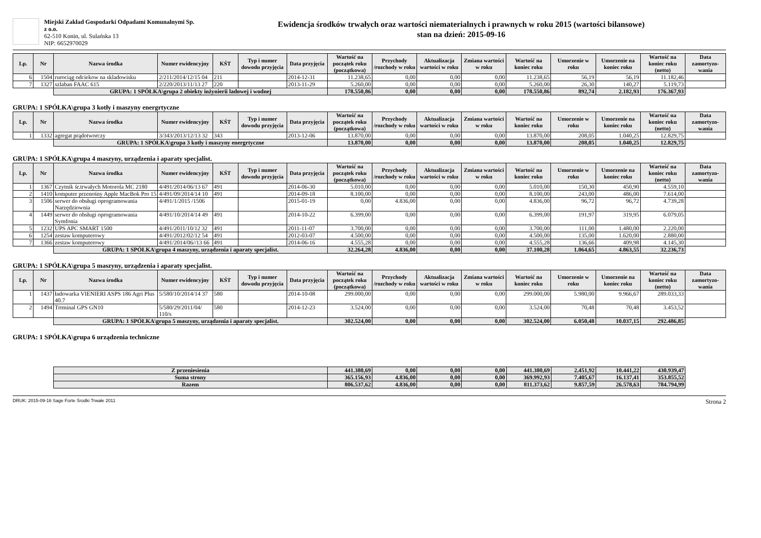Miejski Zakład Gospodarki Odpadami Komunalnymi Sp. z o.o.
62-510 Konin, ul. Sulańska 13
NIP: 6652970029
Ewidencja środków trwałych oraz wartości niematerialnych i prawnych w roku 2015 (wartości bilansowe)
stan na dzień: 2015-09-16
| Lp. | Nr | Nazwa środka | Numer ewidencyjny | KŚT | Typ i numer dowodu przyjęcia | Data przyjęcia | Wartość na początek roku (początkowa) | Przychody /rozchody w roku | Aktualizacja wartości w roku | Zmiana wartości w roku | Wartość na koniec roku | Umorzenie w roku | Umorzenie na koniec roku | Wartość na koniec roku (netto) | Data zamortyzo-wania |
| --- | --- | --- | --- | --- | --- | --- | --- | --- | --- | --- | --- | --- | --- | --- | --- |
| 6 | 1504 | rurociąg odciekow na skladowisku | 2/211/2014/12/15 04 | 211 | | 2014-12-31 | 11.238,65 | 0,00 | 0,00 | 0,00 | 11.238,65 | 56,19 | 56,19 | 11.182,46 | |
| 7 | 1327 | szlaban FAAC 615 | 2/220/2013/11/13 27 | 220 | | 2013-11-29 | 5.260,00 | 0,00 | 0,00 | 0,00 | 5.260,00 | 26,30 | 140,27 | 5.119,73 | |
| | | GRUPA: 1 SPÓŁKA\grupa 2 obiekty inżynierii ladowej i wodnej | | | | | 178.550,86 | 0,00 | 0,00 | 0,00 | 178.550,86 | 892,74 | 2.182,93 | 176.367,93 | |
GRUPA: 1 SPÓŁKA\grupa 3 kotły i maszyny energrtyczne
| Lp. | Nr | Nazwa środka | Numer ewidencyjny | KŚT | Typ i numer dowodu przyjęcia | Data przyjęcia | Wartość na początek roku (początkowa) | Przychody /rozchody w roku | Aktualizacja wartości w roku | Zmiana wartości w roku | Wartość na koniec roku | Umorzenie w roku | Umorzenie na koniec roku | Wartość na koniec roku (netto) | Data zamortyzo-wania |
| --- | --- | --- | --- | --- | --- | --- | --- | --- | --- | --- | --- | --- | --- | --- | --- |
| 1 | 1332 | agregat prądotworczy | 3/343/2013/12/13 32 | 343 | | 2013-12-06 | 13.870,00 | 0,00 | 0,00 | 0,00 | 13.870,00 | 208,05 | 1.040,25 | 12.829,75 | |
| | | GRUPA: 1 SPÓŁKA\grupa 3 kotły i maszyny energrtyczne | | | | | 13.870,00 | 0,00 | 0,00 | 0,00 | 13.870,00 | 208,05 | 1.040,25 | 12.829,75 | |
GRUPA: 1 SPÓŁKA\grupa 4 maszyny, urządzenia i aparaty specjalist.
| Lp. | Nr | Nazwa środka | Numer ewidencyjny | KŚT | Typ i numer dowodu przyjęcia | Data przyjęcia | Wartość na początek roku (początkowa) | Przychody /rozchody w roku | Aktualizacja wartości w roku | Zmiana wartości w roku | Wartość na koniec roku | Umorzenie w roku | Umorzenie na koniec roku | Wartość na koniec roku (netto) | Data zamortyzo-wania |
| --- | --- | --- | --- | --- | --- | --- | --- | --- | --- | --- | --- | --- | --- | --- | --- |
| 1 | 1367 | Czytnik śr.trwałych Motorola MC 2180 | 4/491/2014/06/13 67 | 491 | | 2014-06-30 | 5.010,00 | 0,00 | 0,00 | 0,00 | 5.010,00 | 150,30 | 450,90 | 4.559,10 | |
| 2 | 1410 | komputer przenośny Apple MacBok Pro 15 | 4/491/09/2014/14 10 | 491 | | 2014-09-18 | 8.100,00 | 0,00 | 0,00 | 0,00 | 8.100,00 | 243,00 | 486,00 | 7.614,00 | |
| 3 | 1506 | serwer do obsługi oprogramowania Narzędziownia | 4/491/1/2015 /1506 | | | 2015-01-19 | 0,00 | 4.836,00 | 0,00 | 0,00 | 4.836,00 | 96,72 | 96,72 | 4.739,28 | |
| 4 | 1449 | serwer do obsługi oprogramowania Symfonia | 4/491/10/2014/14 49 | 491 | | 2014-10-22 | 6.399,00 | 0,00 | 0,00 | 0,00 | 6.399,00 | 191,97 | 319,95 | 6.079,05 | |
| 5 | 1232 | UPS APC SMART 1500 | 4/491/2011/10/12 32 | 491 | | 2011-11-07 | 3.700,00 | 0,00 | 0,00 | 0,00 | 3.700,00 | 111,00 | 1.480,00 | 2.220,00 | |
| 6 | 1254 | zestaw komputerowy | 4/491/2012/02/12 54 | 491 | | 2012-03-07 | 4.500,00 | 0,00 | 0,00 | 0,00 | 4.500,00 | 135,00 | 1.620,00 | 2.880,00 | |
| 7 | 1366 | zestaw komputerowy | 4/491/2014/06//13 66 | 491 | | 2014-06-16 | 4.555,28 | 0,00 | 0,00 | 0,00 | 4.555,28 | 136,66 | 409,98 | 4.145,30 | |
| | | GRUPA: 1 SPÓŁKA\grupa 4 maszyny, urządzenia i aparaty specjalist. | | | | | 32.264,28 | 4.836,00 | 0,00 | 0,00 | 37.100,28 | 1.064,65 | 4.863,55 | 32.236,73 | |
GRUPA: 1 SPÓŁKA\grupa 5 maszyny, urządzenia i aparaty specjalist.
| Lp. | Nr | Nazwa środka | Numer ewidencyjny | KŚT | Typ i numer dowodu przyjęcia | Data przyjęcia | Wartość na początek roku (początkowa) | Przychody /rozchody w roku | Aktualizacja wartości w roku | Zmiana wartości w roku | Wartość na koniec roku | Umorzenie w roku | Umorzenie na koniec roku | Wartość na koniec roku (netto) | Data zamortyzo-wania |
| --- | --- | --- | --- | --- | --- | --- | --- | --- | --- | --- | --- | --- | --- | --- | --- |
| 1 | 1437 | ładowarka VIENIERI ASPS 186 Agri Plus 40.7 | 5/580/10/2014/14 37 | 580 | | 2014-10-08 | 299.000,00 | 0,00 | 0,00 | 0,00 | 299.000,00 | 5.980,00 | 9.966,67 | 289.033,33 | |
| 2 | 1494 | Trrminal GPS GN10 | 5/580/29/2011/04/ 110/s | 580 | | 2014-12-23 | 3.524,00 | 0,00 | 0,00 | 0,00 | 3.524,00 | 70,48 | 70,48 | 3.453,52 | |
| | | GRUPA: 1 SPÓŁKA\grupa 5 maszyny, urządzenia i aparaty specjalist. | | | | | 302.524,00 | 0,00 | 0,00 | 0,00 | 302.524,00 | 6.050,48 | 10.037,15 | 292.486,85 | |
GRUPA: 1 SPÓŁKA\grupa 6 urządzenia techniczne
| | Z przeniesienia | 441.380,69 | 0,00 | 0,00 | 0,00 | 441.380,69 | 2.451,92 | 10.441,22 | 430.939,47 | |
| | Suma strony | 365.156,93 | 4.836,00 | 0,00 | 0,00 | 369.992,93 | 7.405,67 | 16.137,41 | 353.855,52 | |
| | Razem | 806.537,62 | 4.836,00 | 0,00 | 0,00 | 811.373,62 | 9.857,59 | 26.578,63 | 784.794,99 | |
DRUK: 2015-09-16 Sage Forte Środki Trwałe 2011 Strona 2